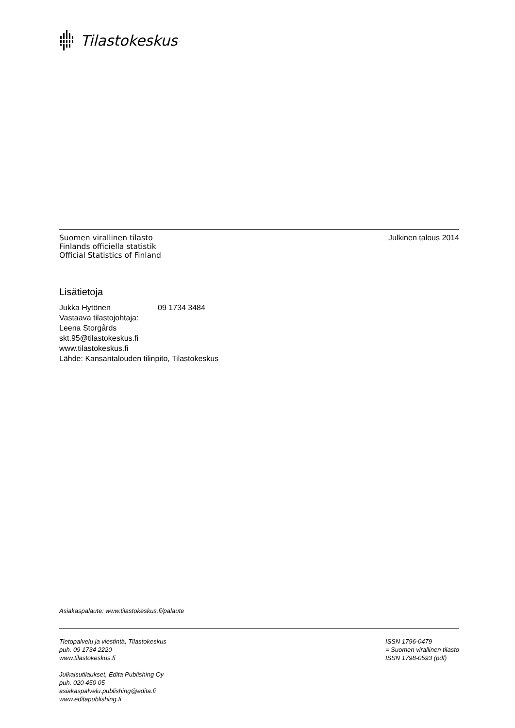Tilastokeskus
Suomen virallinen tilasto
Finlands officiella statistik
Official Statistics of Finland
Julkinen talous 2014
Lisätietoja
Jukka Hytönen 09 1734 3484
Vastaava tilastojohtaja:
Leena Storgårds
skt.95@tilastokeskus.fi
www.tilastokeskus.fi
Lähde: Kansantalouden tilinpito, Tilastokeskus
Asiakaspalaute: www.tilastokeskus.fi/palaute
Tietopalvelu ja viestintä, Tilastokeskus
puh. 09 1734 2220
www.tilastokeskus.fi
ISSN 1796-0479
= Suomen virallinen tilasto
ISSN 1798-0593 (pdf)
Julkaisutilaukset, Edita Publishing Oy
puh. 020 450 05
asiakaspalvelu.publishing@edita.fi
www.editapublishing.fi